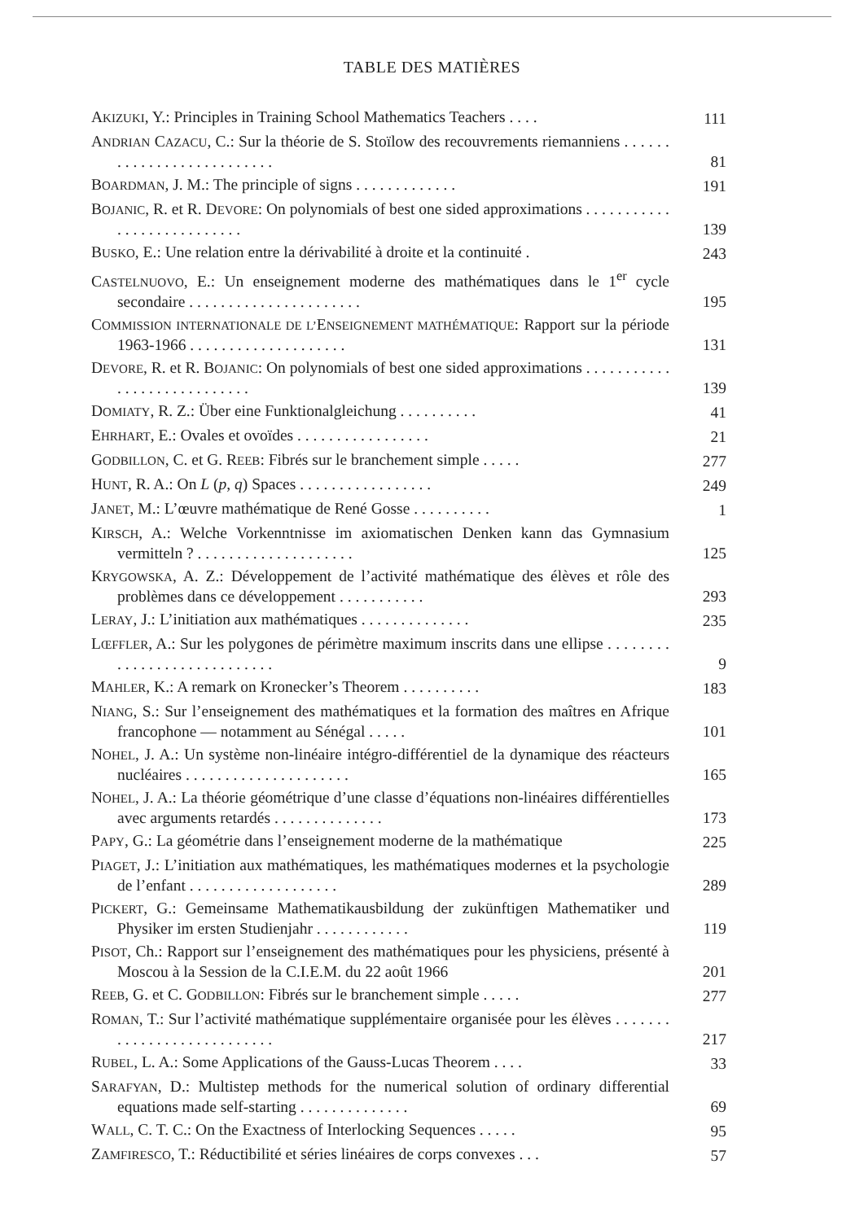TABLE DES MATIÈRES
AKIZUKI, Y.: Principles in Training School Mathematics Teachers . . . .
111
ANDRIAN CAZACU, C.: Sur la théorie de S. Stoïlow des recouvrements riemanniens . . . . . . . . . . . . . . . . . . . . . . . . . .
81
BOARDMAN, J. M.: The principle of signs . . . . . . . . . . . . .
191
BOJANIC, R. et R. DEVORE: On polynomials of best one sided approximations . . . . . . . . . . . . . . . . . . . . . . . . . . .
139
BUSKO, E.: Une relation entre la dérivabilité à droite et la continuité .
243
CASTELNUOVO, E.: Un enseignement moderne des mathématiques dans le 1<sup>er</sup> cycle secondaire . . . . . . . . . . . . . . . . . . . . . .
195
COMMISSION INTERNATIONALE DE L’ENSEIGNEMENT MATHÉMATIQUE: Rapport sur la période 1963-1966 . . . . . . . . . . . . . . . . . . . .
131
DEVORE, R. et R. BOJANIC: On polynomials of best one sided approximations . . . . . . . . . . . . . . . . . . . . . . . . . . . .
139
DOMIATY, R. Z.: Über eine Funktionalgleichung . . . . . . . . . .
41
EHRHART, E.: Ovales et ovoïdes . . . . . . . . . . . . . . . . .
21
GODBILLON, C. et G. REEB: Fibrés sur le branchement simple . . . . .
277
HUNT, R. A.: On L (p, q) Spaces . . . . . . . . . . . . . . . . .
249
JANET, M.: L’œuvre mathématique de René Gosse . . . . . . . . . .
1
KIRSCH, A.: Welche Vorkenntnisse im axiomatischen Denken kann das Gymnasium vermitteln ? . . . . . . . . . . . . . . . . . . . .
125
KRYGOWSKA, A. Z.: Développement de l’activité mathématique des élèves et rôle des problèmes dans ce développement . . . . . . . . . . .
293
LERAY, J.: L’initiation aux mathématiques . . . . . . . . . . . . . .
235
LŒFFLER, A.: Sur les polygones de périmètre maximum inscrits dans une ellipse . . . . . . . . . . . . . . . . . . . . . . . . . . . .
9
MAHLER, K.: A remark on Kronecker’s Theorem . . . . . . . . . .
183
NIANG, S.: Sur l’enseignement des mathématiques et la formation des maîtres en Afrique francophone — notamment au Sénégal . . . . .
101
NOHEL, J. A.: Un système non-linéaire intégro-différentiel de la dynamique des réacteurs nucléaires . . . . . . . . . . . . . . . . . . . . .
165
NOHEL, J. A.: La théorie géométrique d’une classe d’équations non-linéaires différentielles avec arguments retardés . . . . . . . . . . . . . .
173
PAPY, G.: La géométrie dans l’enseignement moderne de la mathématique
225
PIAGET, J.: L’initiation aux mathématiques, les mathématiques modernes et la psychologie de l’enfant . . . . . . . . . . . . . . . . . . .
289
PICKERT, G.: Gemeinsame Mathematikausbildung der zukünftigen Mathematiker und Physiker im ersten Studienjahr . . . . . . . . . . . .
119
PISOT, Ch.: Rapport sur l’enseignement des mathématiques pour les physiciens, présenté à Moscou à la Session de la C.I.E.M. du 22 août 1966
201
REEB, G. et C. GODBILLON: Fibrés sur le branchement simple . . . . .
277
ROMAN, T.: Sur l’activité mathématique supplémentaire organisée pour les élèves . . . . . . . . . . . . . . . . . . . . . . . . . . .
217
RUBEL, L. A.: Some Applications of the Gauss-Lucas Theorem . . . .
33
SARAFYAN, D.: Multistep methods for the numerical solution of ordinary differential equations made self-starting . . . . . . . . . . . . . .
69
WALL, C. T. C.: On the Exactness of Interlocking Sequences . . . . .
95
ZAMFIRESCO, T.: Réductibilité et séries linéaires de corps convexes . . .
57